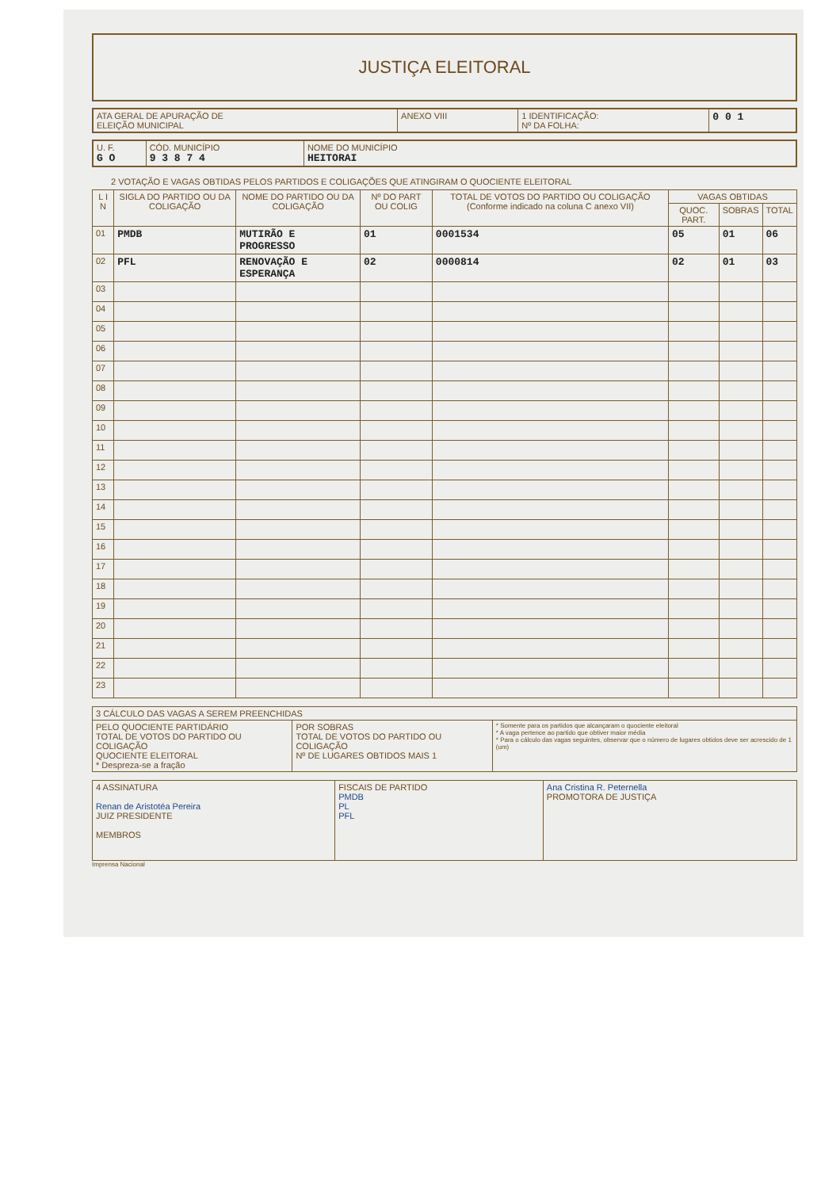JUSTIÇA ELEITORAL
| ATA GERAL DE APURAÇÃO DE ELEIÇÃO MUNICIPAL | ANEXO VIII | 1 IDENTIFICAÇÃO: Nº DA FOLHA: | 0 0 1 |
| U. F. G O | CÓD. MUNICÍPIO 9 3 8 7 4 | NOME DO MUNICÍPIO HEITORAI |
2 VOTAÇÃO E VAGAS OBTIDAS PELOS PARTIDOS E COLIGAÇÕES QUE ATINGIRAM O QUOCIENTE ELEITORAL
| L I N | SIGLA DO PARTIDO OU DA COLIGAÇÃO | NOME DO PARTIDO OU DA COLIGAÇÃO | Nº DO PART OU COLIG | TOTAL DE VOTOS DO PARTIDO OU COLIGAÇÃO (Conforme indicado na coluna C anexo VII) | VAGAS OBTIDAS | | |
| --- | --- | --- | --- | --- | --- | --- | --- |
| | | | | | QUOC. PART. | SOBRAS | TOTAL |
| 01 | PMDB | MUTIRÃO E PROGRESSO | 01 | 0001534 | 05 | 01 | 06 |
| 02 | PFL | RENOVAÇÃO E ESPERANÇA | 02 | 0000814 | 02 | 01 | 03 |
| 03 | | | | | | | |
| 04 | | | | | | | |
| 05 | | | | | | | |
| 06 | | | | | | | |
| 07 | | | | | | | |
| 08 | | | | | | | |
| 09 | | | | | | | |
| 10 | | | | | | | |
| 11 | | | | | | | |
| 12 | | | | | | | |
| 13 | | | | | | | |
| 14 | | | | | | | |
| 15 | | | | | | | |
| 16 | | | | | | | |
| 17 | | | | | | | |
| 18 | | | | | | | |
| 19 | | | | | | | |
| 20 | | | | | | | |
| 21 | | | | | | | |
| 22 | | | | | | | |
| 23 | | | | | | | |
| 3 CÁLCULO DAS VAGAS A SEREM PREENCHIDAS | | |
| PELO QUOCIENTE PARTIDÁRIO TOTAL DE VOTOS DO PARTIDO OU COLIGAÇÃO QUOCIENTE ELEITORAL * Despreza-se a fração | POR SOBRAS TOTAL DE VOTOS DO PARTIDO OU COLIGAÇÃO Nº DE LUGARES OBTIDOS MAIS 1 | * Somente para os partidos que alcançaram o quociente eleitoral * A vaga pertence ao partido que obtiver maior média * Para o cálculo das vagas seguintes, observar que o número de lugares obtidos deve ser acrescido de 1 (um) |
| 4 ASSINATURA Renan de Aristotéa Pereira JUIZ PRESIDENTE MEMBROS | FISCAIS DE PARTIDO PMDB PL PFL | Ana Cristina R. Peternella PROMOTORA DE JUSTIÇA |
Imprensa Nacional